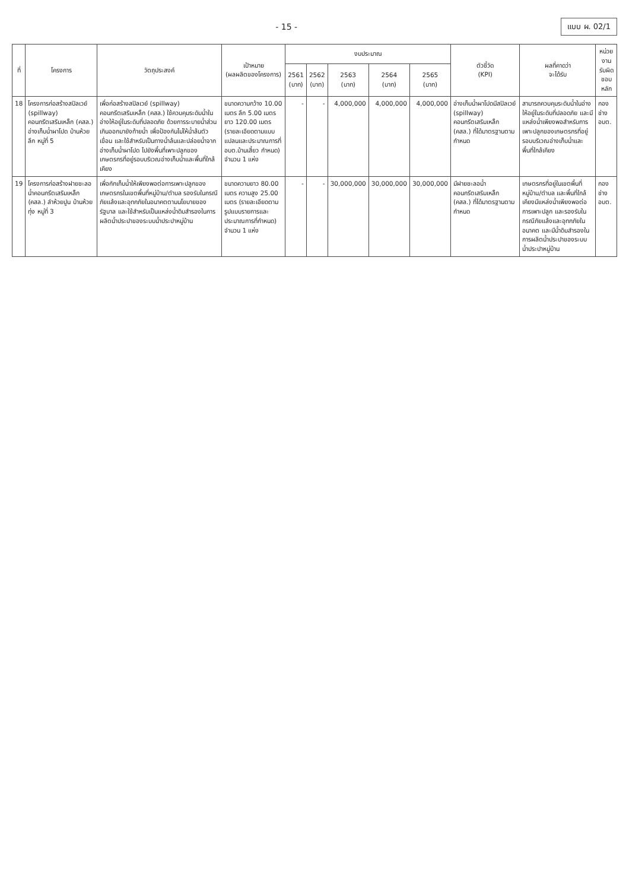- 15 -
แบบ ผ. 02/1
| ที่ | โครงการ | วัตถุประสงค์ | เป้าหมาย (ผลผลิตของโครงการ) | งบประมาณ | | | | | ตัวชี้วัด (KPI) | ผลที่คาดว่า จะได้รับ | หน่วยงาน รับผิดชอบหลัก |
| --- | --- | --- | --- | --- | --- | --- | --- | --- | --- | --- | --- |
| | | | | 2561 (บาท) | 2562 (บาท) | 2563 (บาท) | 2564 (บาท) | 2565 (บาท) | | | |
| 18 | โครงการก่อสร้างสปิลเวย์ (spillway) คอนกรีตเสริมเหล็ก (คสล.) อ่างเก็บน้ำผาโปด บ้านห้วยลึก หมู่ที่ 5 | เพื่อก่อสร้างสปิลเวย์ (spillway) คอนกรีตเสริมเหล็ก (คสล.) ใช้ควบคุมระดับน้ำในอ่างให้อยู่ในระดับที่ปลอดภัย ด้วยการระบายน้ำส่วนเกินออกมายังท้ายน้ำ เพื่อป้องกันไม่ให้น้ำล้นตัวเขื่อน และใช้สำหรับเป็นทางน้ำล้นและปล่อยน้ำจากอ่างเก็บน้ำผาโปด ไปยังพื้นที่เพาะปลูกของเกษตรกรที่อยู่รอบบริเวณอ่างเก็บน้ำและพื้นที่ใกล้เคียง | ขนาดความกว้าง 10.00 เมตร ลึก 5.00 เมตร ยาว 120.00 เมตร (รายละเอียดตามแบบแปลนและประมาณการที่ อบต.บ้านเสี้ยว กำหนด) จำนวน 1 แห่ง | - | - | 4,000,000 | 4,000,000 | 4,000,000 | อ่างเก็บน้ำผาโปดมีสปิลเวย์ (spillway) คอนกรีตเสริมเหล็ก (คสล.) ที่ได้มาตรฐานตามกำหนด | สามารถควบคุมระดับน้ำในอ่างให้อยู่ในระดับที่ปลอดภัย และมีแหล่งน้ำเพียงพอสำหรับการเพาะปลูกของเกษตรกรที่อยู่รอบบริเวณอ่างเก็บน้ำและพื้นที่ใกล้เคียง | กองช่าง อบต. |
| 19 | โครงการก่อสร้างฝายชะลอน้ำคอนกรีตเสริมเหล็ก (คสล.) ลำห้วยปูน บ้านห้วยทุ่ง หมู่ที่ 3 | เพื่อกักเก็บน้ำให้เพียงพอต่อการเพาะปลูกของเกษตรกรในเขตพื้นที่หมู่บ้าน/ตำบล รองรับในกรณีภัยแล้งและอุทกภัยในอนาคตตามนโยบายของรัฐบาล และใช้สำหรับเป็นแหล่งน้ำดิบสำรองในการผลิตน้ำประปาของระบบน้ำประปาหมู่บ้าน | ขนาดความยาว 80.00 เมตร ความสูง 25.00 เมตร (รายละเอียดตามรูปแบบรายการและประมาณการที่กำหนด) จำนวน 1 แห่ง | - | - | 30,000,000 | 30,000,000 | 30,000,000 | มีฝายชะลอน้ำคอนกรีตเสริมเหล็ก (คสล.) ที่ได้มาตรฐานตามกำหนด | เกษตรกรที่อยู่ในเขตพื้นที่หมู่บ้าน/ตำบล และพื้นที่ใกล้เคียงมีแหล่งน้ำเพียงพอต่อการเพาะปลูก และรองรับในกรณีภัยแล้งและอุทกภัยในอนาคต และมีน้ำดิบสำรองในการผลิตน้ำประปาของระบบน้ำประปาหมู่บ้าน | กองช่าง อบต. |